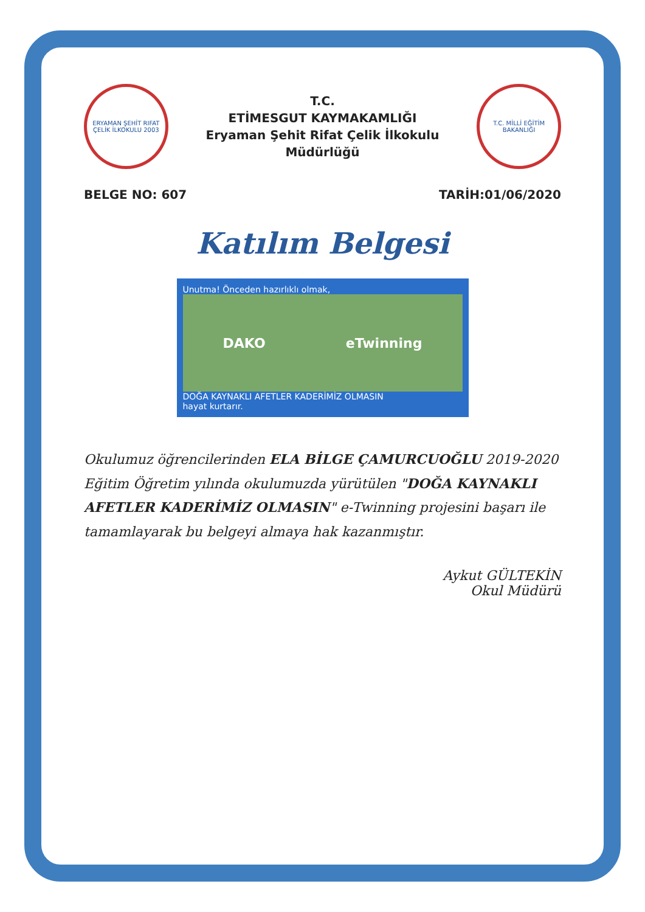ERYAMAN ŞEHİT RIFAT ÇELİK İLKOKULU 2003
T.C.
ETİMESGUT KAYMAKAMLIĞI
Eryaman Şehit Rifat Çelik İlkokulu Müdürlüğü
T.C. MİLLİ EĞİTİM BAKANLIĞI
BELGE NO: 607 TARİH:01/06/2020
Katılım Belgesi
Unutma! Önceden hazırlıklı olmak,
DAKO eTwinning
DOĞA KAYNAKLI AFETLER KADERİMİZ OLMASIN
hayat kurtarır.
Okulumuz öğrencilerinden ELA BİLGE ÇAMURCUOĞLU 2019-2020 Eğitim Öğretim yılında okulumuzda yürütülen "DOĞA KAYNAKLI AFETLER KADERİMİZ OLMASIN" e-Twinning projesini başarı ile tamamlayarak bu belgeyi almaya hak kazanmıştır.
Aykut GÜLTEKİN
Okul Müdürü